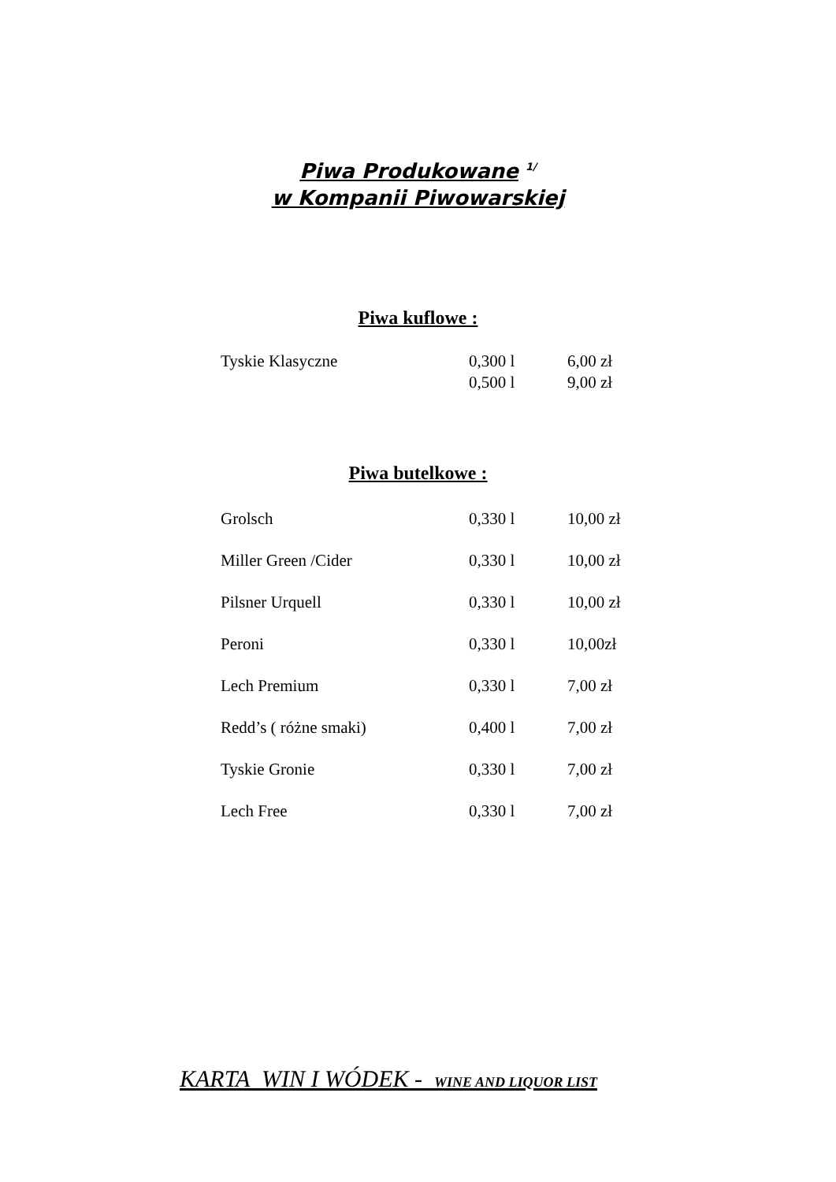Piwa Produkowane <sup>1/</sup>
w Kompanii Piwowarskiej
Piwa kuflowe :
| Tyskie Klasyczne | 0,300 l | 6,00 zł |
| | 0,500 l | 9,00 zł |
Piwa butelkowe :
| Grolsch | 0,330 l | 10,00 zł |
| Miller Green /Cider | 0,330 l | 10,00 zł |
| Pilsner Urquell | 0,330 l | 10,00 zł |
| Peroni | 0,330 l | 10,00zł |
| Lech Premium | 0,330 l | 7,00 zł |
| Redd’s ( różne smaki) | 0,400 l | 7,00 zł |
| Tyskie Gronie | 0,330 l | 7,00 zł |
| Lech Free | 0,330 l | 7,00 zł |
KARTA WIN I WÓDEK - WINE AND LIQUOR LIST